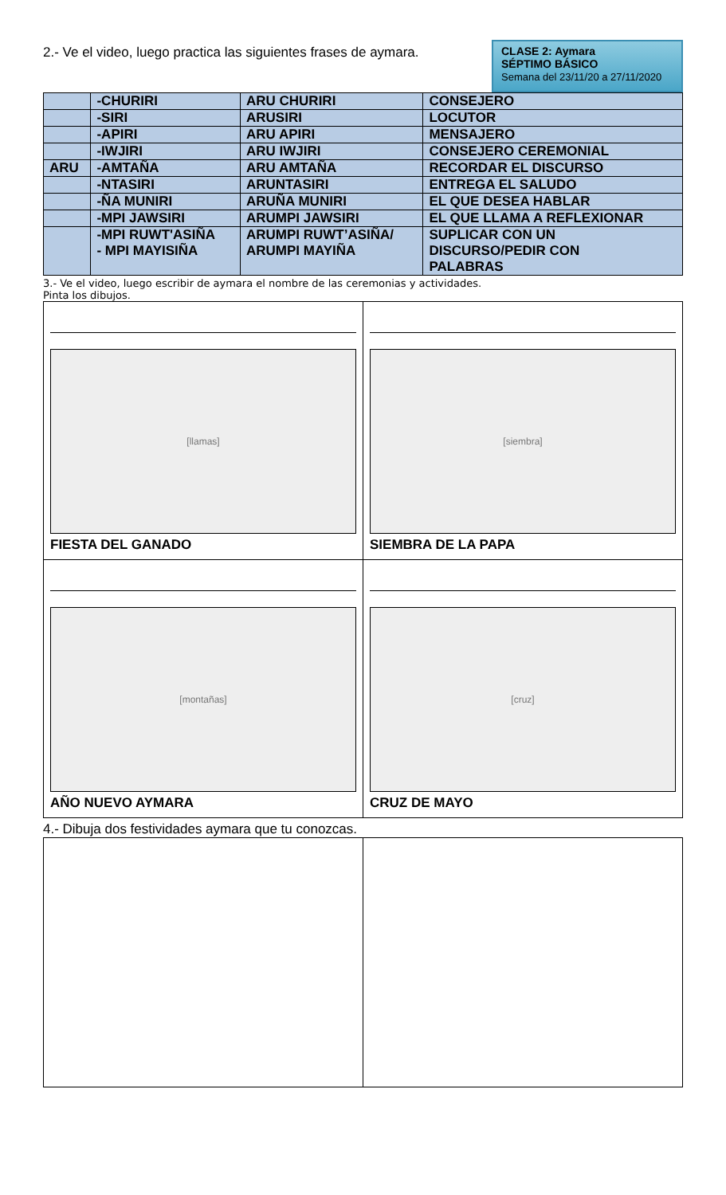2.- Ve el video, luego practica las siguientes frases de aymara.
CLASE 2: Aymara
SÉPTIMO BÁSICO
Semana del 23/11/20 a 27/11/2020
| | -CHURIRI | ARU CHURIRI | CONSEJERO |
| | -SIRI | ARUSIRI | LOCUTOR |
| | -APIRI | ARU APIRI | MENSAJERO |
| | -IWJIRI | ARU IWJIRI | CONSEJERO CEREMONIAL |
| ARU | -AMTAÑA | ARU AMTAÑA | RECORDAR EL DISCURSO |
| | -NTASIRI | ARUNTASIRI | ENTREGA EL SALUDO |
| | -ÑA MUNIRI | ARUÑA MUNIRI | EL QUE DESEA HABLAR |
| | -MPI JAWSIRI | ARUMPI JAWSIRI | EL QUE LLAMA A REFLEXIONAR |
| | -MPI RUWT'ASIÑA - MPI MAYISIÑA | ARUMPI RUWT’ASIÑA/ ARUMPI MAYIÑA | SUPLICAR CON UN DISCURSO/PEDIR CON PALABRAS |
3.- Ve el video, luego escribir de aymara el nombre de las ceremonias y actividades.
Pinta los dibujos.
| [llamas] FIESTA DEL GANADO | [siembra] SIEMBRA DE LA PAPA |
| [montañas] AÑO NUEVO AYMARA | [cruz] CRUZ DE MAYO |
4.- Dibuja dos festividades aymara que tu conozcas.